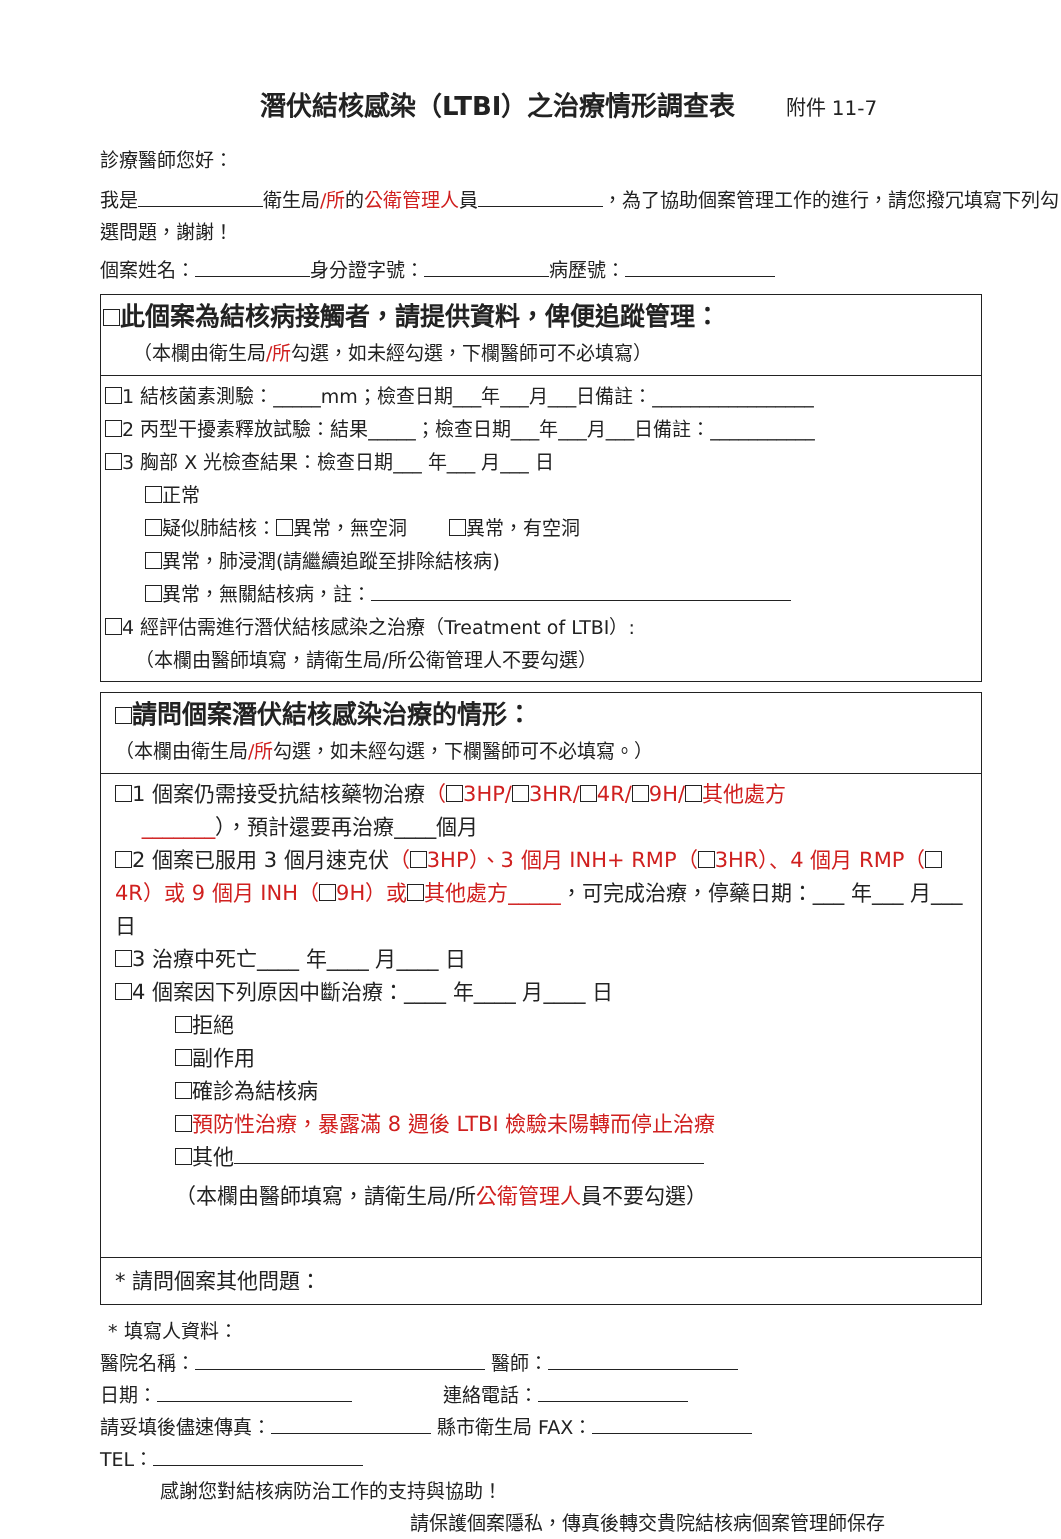潛伏結核感染（LTBI）之治療情形調查表 附件 11-7
診療醫師您好：
我是 衛生局/所的公衛管理人員 ，為了協助個案管理工作的進行，請您撥冗填寫下列勾選問題，謝謝！
個案姓名： 身分證字號： 病歷號：
此個案為結核病接觸者，請提供資料，俾便追蹤管理：
（本欄由衛生局/所勾選，如未經勾選，下欄醫師可不必填寫）
1 結核菌素測驗：_____mm；檢查日期___年___月___日備註：_________________
2 丙型干擾素釋放試驗：結果_____；檢查日期___年___月___日備註：___________
3 胸部 X 光檢查結果：檢查日期___ 年___ 月___ 日
正常
疑似肺結核： 異常，無空洞 異常，有空洞
異常，肺浸潤(請繼續追蹤至排除結核病)
異常，無關結核病，註：
4 經評估需進行潛伏結核感染之治療（Treatment of LTBI）:
（本欄由醫師填寫，請衛生局/所公衛管理人不要勾選）
請問個案潛伏結核感染治療的情形：
（本欄由衛生局/所勾選，如未經勾選，下欄醫師可不必填寫。）
1 個案仍需接受抗結核藥物治療（ 3HP/ 3HR/ 4R/ 9H/ 其他處方
_______），預計還要再治療____個月
2 個案已服用 3 個月速克伏（ 3HP）、3 個月 INH+ RMP（ 3HR）、4 個月 RMP（ 4R）或 9 個月 INH（ 9H）或 其他處方_____，可完成治療，停藥日期：___ 年___ 月___ 日
3 治療中死亡____ 年____ 月____ 日
4 個案因下列原因中斷治療：____ 年____ 月____ 日
拒絕
副作用
確診為結核病
預防性治療，暴露滿 8 週後 LTBI 檢驗未陽轉而停止治療
其他
（本欄由醫師填寫，請衛生局/所公衛管理人員不要勾選）
* 請問個案其他問題：
* 填寫人資料：
醫院名稱： 醫師：
日期： 連絡電話：
請妥填後儘速傳真： 縣市衛生局 FAX：
TEL：
感謝您對結核病防治工作的支持與協助！
請保護個案隱私，傳真後轉交貴院結核病個案管理師保存